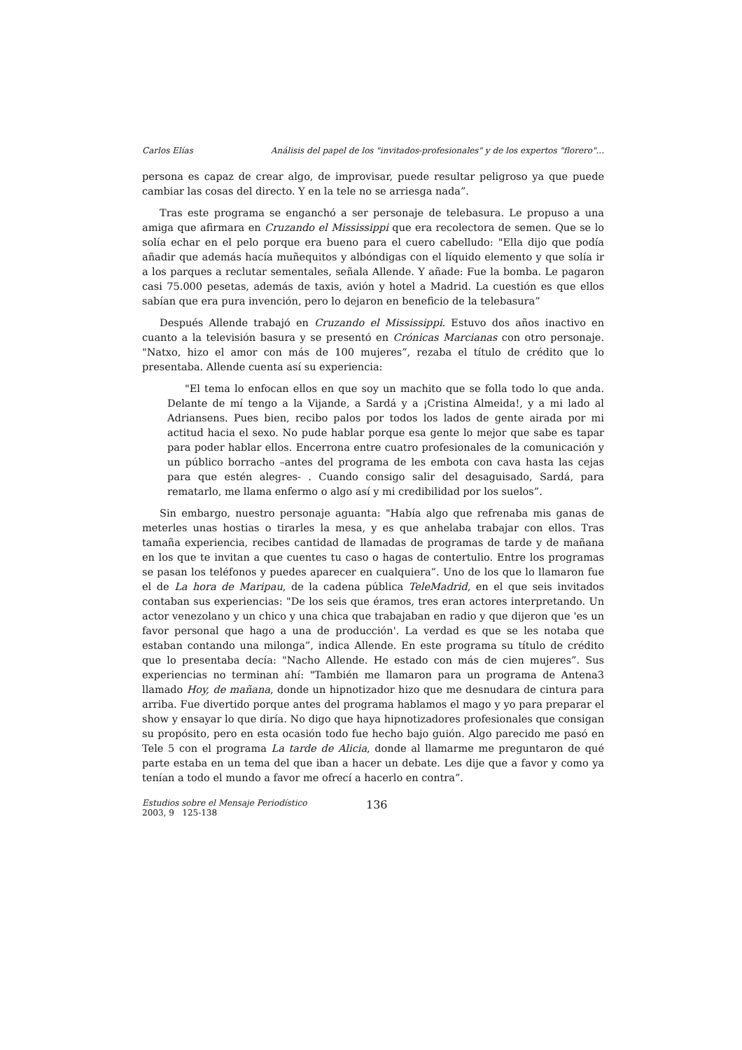Carlos Elías Análisis del papel de los "invitados-profesionales" y de los expertos "florero"...
persona es capaz de crear algo, de improvisar, puede resultar peligroso ya que puede cambiar las cosas del directo. Y en la tele no se arriesga nada”.
Tras este programa se enganchó a ser personaje de telebasura. Le propuso a una amiga que afirmara en Cruzando el Mississippi que era recolectora de semen. Que se lo solía echar en el pelo porque era bueno para el cuero cabelludo: "Ella dijo que podía añadir que además hacía muñequitos y albóndigas con el líquido elemento y que solía ir a los parques a reclutar sementales, señala Allende. Y añade: Fue la bomba. Le pagaron casi 75.000 pesetas, además de taxis, avión y hotel a Madrid. La cuestión es que ellos sabían que era pura invención, pero lo dejaron en beneficio de la telebasura”
Después Allende trabajó en Cruzando el Mississippi. Estuvo dos años inactivo en cuanto a la televisión basura y se presentó en Crónicas Marcianas con otro personaje. "Natxo, hizo el amor con más de 100 mujeres”, rezaba el título de crédito que lo presentaba. Allende cuenta así su experiencia:
"El tema lo enfocan ellos en que soy un machito que se folla todo lo que anda. Delante de mí tengo a la Vijande, a Sardá y a ¡Cristina Almeida!, y a mi lado al Adriansens. Pues bien, recibo palos por todos los lados de gente airada por mi actitud hacia el sexo. No pude hablar porque esa gente lo mejor que sabe es tapar para poder hablar ellos. Encerrona entre cuatro profesionales de la comunicación y un público borracho –antes del programa de les embota con cava hasta las cejas para que estén alegres- . Cuando consigo salir del desaguisado, Sardá, para rematarlo, me llama enfermo o algo así y mi credibilidad por los suelos”.
Sin embargo, nuestro personaje aguanta: "Había algo que refrenaba mis ganas de meterles unas hostias o tirarles la mesa, y es que anhelaba trabajar con ellos. Tras tamaña experiencia, recibes cantidad de llamadas de programas de tarde y de mañana en los que te invitan a que cuentes tu caso o hagas de contertulio. Entre los programas se pasan los teléfonos y puedes aparecer en cualquiera”. Uno de los que lo llamaron fue el de La hora de Maripau, de la cadena pública TeleMadrid, en el que seis invitados contaban sus experiencias: "De los seis que éramos, tres eran actores interpretando. Un actor venezolano y un chico y una chica que trabajaban en radio y que dijeron que 'es un favor personal que hago a una de producción'. La verdad es que se les notaba que estaban contando una milonga”, indica Allende. En este programa su título de crédito que lo presentaba decía: "Nacho Allende. He estado con más de cien mujeres”. Sus experiencias no terminan ahí: "También me llamaron para un programa de Antena3 llamado Hoy, de mañana, donde un hipnotizador hizo que me desnudara de cintura para arriba. Fue divertido porque antes del programa hablamos el mago y yo para preparar el show y ensayar lo que diría. No digo que haya hipnotizadores profesionales que consigan su propósito, pero en esta ocasión todo fue hecho bajo guión. Algo parecido me pasó en Tele 5 con el programa La tarde de Alicia, donde al llamarme me preguntaron de qué parte estaba en un tema del que iban a hacer un debate. Les dije que a favor y como ya tenían a todo el mundo a favor me ofrecí a hacerlo en contra”.
Estudios sobre el Mensaje Periodístico
2003, 9 125-138
136